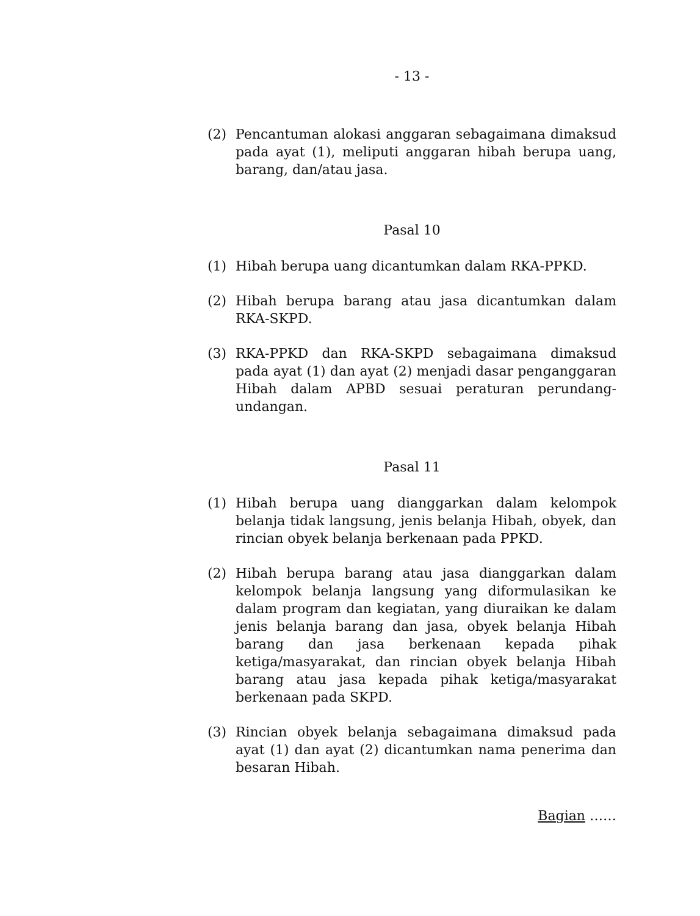- 13 -
(2) Pencantuman alokasi anggaran sebagaimana dimaksud pada ayat (1), meliputi anggaran hibah berupa uang, barang, dan/atau jasa.
Pasal 10
(1) Hibah berupa uang dicantumkan dalam RKA-PPKD.
(2) Hibah berupa barang atau jasa dicantumkan dalam RKA-SKPD.
(3) RKA-PPKD dan RKA-SKPD sebagaimana dimaksud pada ayat (1) dan ayat (2) menjadi dasar penganggaran Hibah dalam APBD sesuai peraturan perundang-undangan.
Pasal 11
(1) Hibah berupa uang dianggarkan dalam kelompok belanja tidak langsung, jenis belanja Hibah, obyek, dan rincian obyek belanja berkenaan pada PPKD.
(2) Hibah berupa barang atau jasa dianggarkan dalam kelompok belanja langsung yang diformulasikan ke dalam program dan kegiatan, yang diuraikan ke dalam jenis belanja barang dan jasa, obyek belanja Hibah barang dan jasa berkenaan kepada pihak ketiga/masyarakat, dan rincian obyek belanja Hibah barang atau jasa kepada pihak ketiga/masyarakat berkenaan pada SKPD.
(3) Rincian obyek belanja sebagaimana dimaksud pada ayat (1) dan ayat (2) dicantumkan nama penerima dan besaran Hibah.
Bagian ……